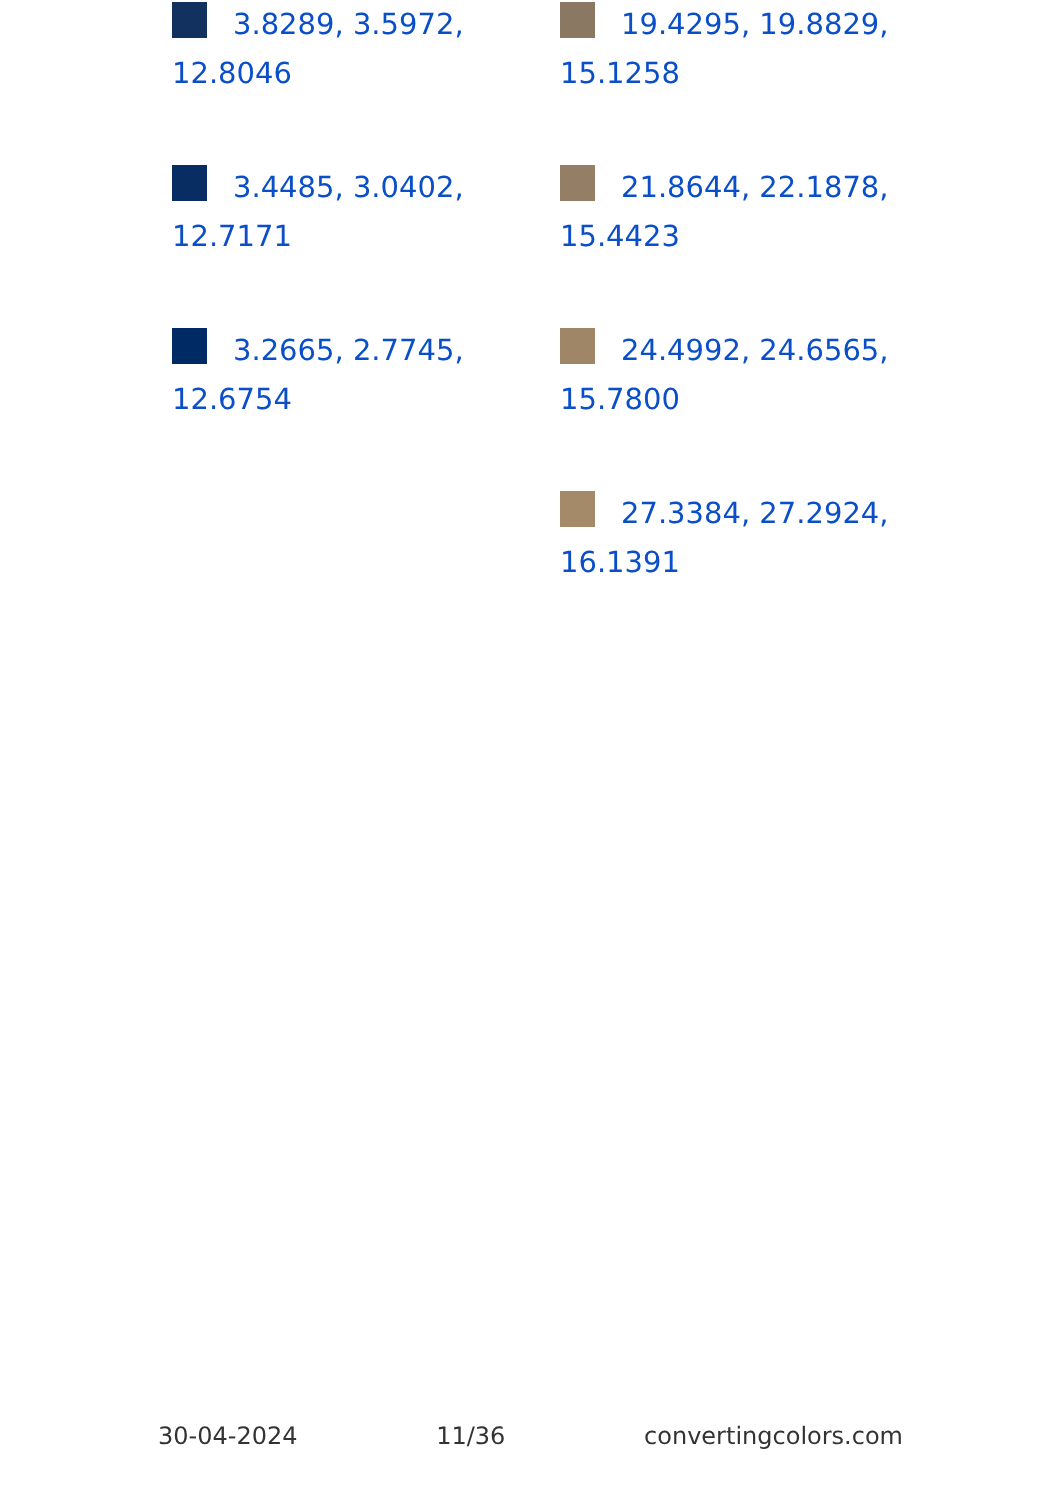3.8289, 3.5972, 12.8046
3.4485, 3.0402, 12.7171
3.2665, 2.7745, 12.6754
19.4295, 19.8829, 15.1258
21.8644, 22.1878, 15.4423
24.4992, 24.6565, 15.7800
27.3384, 27.2924, 16.1391
30-04-2024 11/36 convertingcolors.com